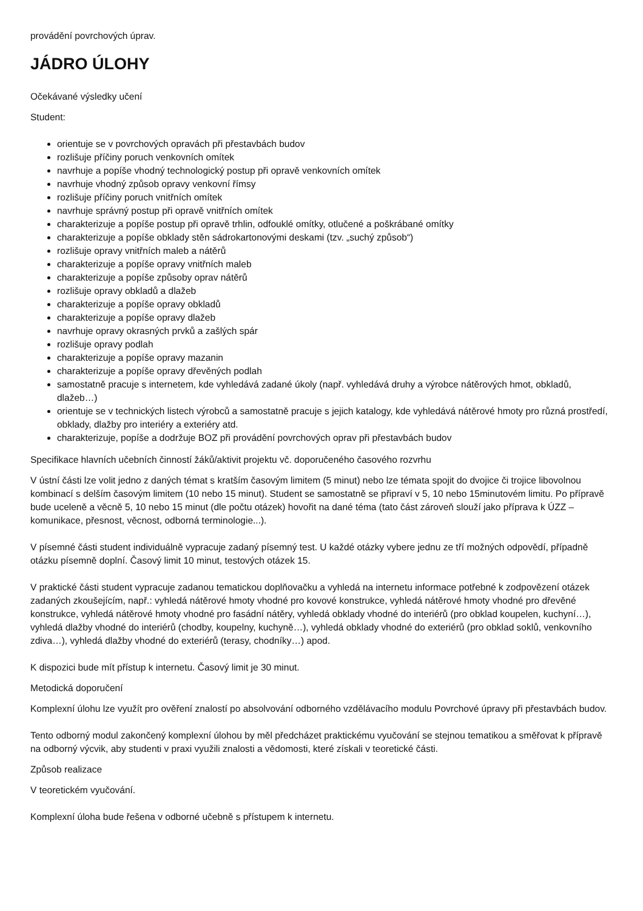provádění povrchových úprav.
JÁDRO ÚLOHY
Očekávané výsledky učení
Student:
orientuje se v povrchových opravách při přestavbách budov
rozlišuje příčiny poruch venkovních omítek
navrhuje a popíše vhodný technologický postup při opravě venkovních omítek
navrhuje vhodný způsob opravy venkovní římsy
rozlišuje příčiny poruch vnitřních omítek
navrhuje správný postup při opravě vnitřních omítek
charakterizuje a popíše postup při opravě trhlin, odfouklé omítky, otlučené a poškrábané omítky
charakterizuje a popíše obklady stěn sádrokartonovými deskami (tzv. „suchý způsob“)
rozlišuje opravy vnitřních maleb a nátěrů
charakterizuje a popíše opravy vnitřních maleb
charakterizuje a popíše způsoby oprav nátěrů
rozlišuje opravy obkladů a dlažeb
charakterizuje a popíše opravy obkladů
charakterizuje a popíše opravy dlažeb
navrhuje opravy okrasných prvků a zašlých spár
rozlišuje opravy podlah
charakterizuje a popíše opravy mazanin
charakterizuje a popíše opravy dřevěných podlah
samostatně pracuje s internetem, kde vyhledává zadané úkoly (např. vyhledává druhy a výrobce nátěrových hmot, obkladů, dlažeb…)
orientuje se v technických listech výrobců a samostatně pracuje s jejich katalogy, kde vyhledává nátěrové hmoty pro různá prostředí, obklady, dlažby pro interiéry a exteriéry atd.
charakterizuje, popíše a dodržuje BOZ při provádění povrchových oprav při přestavbách budov
Specifikace hlavních učebních činností žáků/aktivit projektu vč. doporučeného časového rozvrhu
V ústní části lze volit jedno z daných témat s kratším časovým limitem (5 minut) nebo lze témata spojit do dvojice či trojice libovolnou kombinací s delším časovým limitem (10 nebo 15 minut). Student se samostatně se připraví v 5, 10 nebo 15minutovém limitu. Po přípravě bude uceleně a věcně 5, 10 nebo 15 minut (dle počtu otázek) hovořit na dané téma (tato část zároveň slouží jako příprava k ÚZZ – komunikace, přesnost, věcnost, odborná terminologie...).
V písemné části student individuálně vypracuje zadaný písemný test. U každé otázky vybere jednu ze tří možných odpovědí, případně otázku písemně doplní. Časový limit 10 minut, testových otázek 15.
V praktické části student vypracuje zadanou tematickou doplňovačku a vyhledá na internetu informace potřebné k zodpovězení otázek zadaných zkoušejícím, např.: vyhledá nátěrové hmoty vhodné pro kovové konstrukce, vyhledá nátěrové hmoty vhodné pro dřevěné konstrukce, vyhledá nátěrové hmoty vhodné pro fasádní nátěry, vyhledá obklady vhodné do interiérů (pro obklad koupelen, kuchyní…), vyhledá dlažby vhodné do interiérů (chodby, koupelny, kuchyně…), vyhledá obklady vhodné do exteriérů (pro obklad soklů, venkovního zdiva…), vyhledá dlažby vhodné do exteriérů (terasy, chodníky…) apod.
K dispozici bude mít přístup k internetu. Časový limit je 30 minut.
Metodická doporučení
Komplexní úlohu lze využít pro ověření znalostí po absolvování odborného vzdělávacího modulu Povrchové úpravy při přestavbách budov.
Tento odborný modul zakončený komplexní úlohou by měl předcházet praktickému vyučování se stejnou tematikou a směřovat k přípravě na odborný výcvik, aby studenti v praxi využili znalosti a vědomosti, které získali v teoretické části.
Způsob realizace
V teoretickém vyučování.
Komplexní úloha bude řešena v odborné učebně s přístupem k internetu.